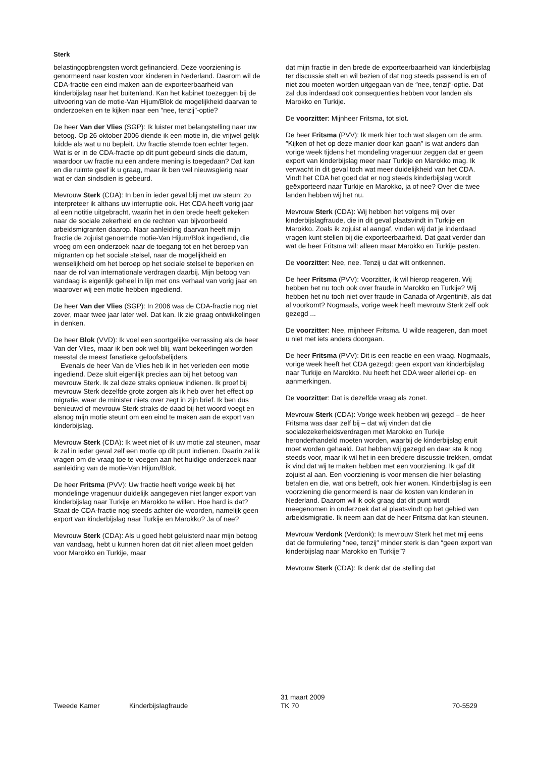Sterk
belastingopbrengsten wordt gefinancierd. Deze voorziening is genormeerd naar kosten voor kinderen in Nederland. Daarom wil de CDA-fractie een eind maken aan de exporteerbaarheid van kinderbijslag naar het buitenland. Kan het kabinet toezeggen bij de uitvoering van de motie-Van Hijum/Blok de mogelijkheid daarvan te onderzoeken en te kijken naar een ″nee, tenzij″-optie?
De heer Van der Vlies (SGP): Ik luister met belangstelling naar uw betoog. Op 26 oktober 2006 diende ik een motie in, die vrijwel gelijk luidde als wat u nu bepleit. Uw fractie stemde toen echter tegen. Wat is er in de CDA-fractie op dit punt gebeurd sinds die datum, waardoor uw fractie nu een andere mening is toegedaan? Dat kan en die ruimte geef ik u graag, maar ik ben wel nieuwsgierig naar wat er dan sindsdien is gebeurd.
Mevrouw Sterk (CDA): In ben in ieder geval blij met uw steun; zo interpreteer ik althans uw interruptie ook. Het CDA heeft vorig jaar al een notitie uitgebracht, waarin het in den brede heeft gekeken naar de sociale zekerheid en de rechten van bijvoorbeeld arbeidsmigranten daarop. Naar aanleiding daarvan heeft mijn fractie de zojuist genoemde motie-Van Hijum/Blok ingediend, die vroeg om een onderzoek naar de toegang tot en het beroep van migranten op het sociale stelsel, naar de mogelijkheid en wenselijkheid om het beroep op het sociale stelsel te beperken en naar de rol van internationale verdragen daarbij. Mijn betoog van vandaag is eigenlijk geheel in lijn met ons verhaal van vorig jaar en waarover wij een motie hebben ingediend.
De heer Van der Vlies (SGP): In 2006 was de CDA-fractie nog niet zover, maar twee jaar later wel. Dat kan. Ik zie graag ontwikkelingen in denken.
De heer Blok (VVD): Ik voel een soortgelijke verrassing als de heer Van der Vlies, maar ik ben ook wel blij, want bekeerlingen worden meestal de meest fanatieke geloofsbelijders.
Evenals de heer Van de Vlies heb ik in het verleden een motie ingediend. Deze sluit eigenlijk precies aan bij het betoog van mevrouw Sterk. Ik zal deze straks opnieuw indienen. Ik proef bij mevrouw Sterk dezelfde grote zorgen als ik heb over het effect op migratie, waar de minister niets over zegt in zijn brief. Ik ben dus benieuwd of mevrouw Sterk straks de daad bij het woord voegt en alsnog mijn motie steunt om een eind te maken aan de export van kinderbijslag.
Mevrouw Sterk (CDA): Ik weet niet of ik uw motie zal steunen, maar ik zal in ieder geval zelf een motie op dit punt indienen. Daarin zal ik vragen om de vraag toe te voegen aan het huidige onderzoek naar aanleiding van de motie-Van Hijum/Blok.
De heer Fritsma (PVV): Uw fractie heeft vorige week bij het mondelinge vragenuur duidelijk aangegeven niet langer export van kinderbijslag naar Turkije en Marokko te willen. Hoe hard is dat? Staat de CDA-fractie nog steeds achter die woorden, namelijk geen export van kinderbijslag naar Turkije en Marokko? Ja of nee?
Mevrouw Sterk (CDA): Als u goed hebt geluisterd naar mijn betoog van vandaag, hebt u kunnen horen dat dit niet alleen moet gelden voor Marokko en Turkije, maar
dat mijn fractie in den brede de exporteerbaarheid van kinderbijslag ter discussie stelt en wil bezien of dat nog steeds passend is en of niet zou moeten worden uitgegaan van de ″nee, tenzij″-optie. Dat zal dus inderdaad ook consequenties hebben voor landen als Marokko en Turkije.
De voorzitter: Mijnheer Fritsma, tot slot.
De heer Fritsma (PVV): Ik merk hier toch wat slagen om de arm. ″Kijken of het op deze manier door kan gaan″ is wat anders dan vorige week tijdens het mondeling vragenuur zeggen dat er geen export van kinderbijslag meer naar Turkije en Marokko mag. Ik verwacht in dit geval toch wat meer duidelijkheid van het CDA. Vindt het CDA het goed dat er nog steeds kinderbijslag wordt geëxporteerd naar Turkije en Marokko, ja of nee? Over die twee landen hebben wij het nu.
Mevrouw Sterk (CDA): Wij hebben het volgens mij over kinderbijslagfraude, die in dit geval plaatsvindt in Turkije en Marokko. Zoals ik zojuist al aangaf, vinden wij dat je inderdaad vragen kunt stellen bij die exporteerbaarheid. Dat gaat verder dan wat de heer Fritsma wil: alleen maar Marokko en Turkije pesten.
De voorzitter: Nee, nee. Tenzij u dat wilt ontkennen.
De heer Fritsma (PVV): Voorzitter, ik wil hierop reageren. Wij hebben het nu toch ook over fraude in Marokko en Turkije? Wij hebben het nu toch niet over fraude in Canada of Argentinië, als dat al voorkomt? Nogmaals, vorige week heeft mevrouw Sterk zelf ook gezegd ...
De voorzitter: Nee, mijnheer Fritsma. U wilde reageren, dan moet u niet met iets anders doorgaan.
De heer Fritsma (PVV): Dit is een reactie en een vraag. Nogmaals, vorige week heeft het CDA gezegd: geen export van kinderbijslag naar Turkije en Marokko. Nu heeft het CDA weer allerlei op- en aanmerkingen.
De voorzitter: Dat is dezelfde vraag als zonet.
Mevrouw Sterk (CDA): Vorige week hebben wij gezegd – de heer Fritsma was daar zelf bij – dat wij vinden dat die socialezekerheidsverdragen met Marokko en Turkije heronderhandeld moeten worden, waarbij de kinderbijslag eruit moet worden gehaald. Dat hebben wij gezegd en daar sta ik nog steeds voor, maar ik wil het in een bredere discussie trekken, omdat ik vind dat wij te maken hebben met een voorziening. Ik gaf dit zojuist al aan. Een voorziening is voor mensen die hier belasting betalen en die, wat ons betreft, ook hier wonen. Kinderbijslag is een voorziening die genormeerd is naar de kosten van kinderen in Nederland. Daarom wil ik ook graag dat dit punt wordt meegenomen in onderzoek dat al plaatsvindt op het gebied van arbeidsmigratie. Ik neem aan dat de heer Fritsma dat kan steunen.
Mevrouw Verdonk (Verdonk): Is mevrouw Sterk het met mij eens dat de formulering ″nee, tenzij″ minder sterk is dan ″geen export van kinderbijslag naar Marokko en Turkije″?
Mevrouw Sterk (CDA): Ik denk dat de stelling dat
Tweede Kamer Kinderbijslagfraude
31 maart 2009
TK 70
70-5529